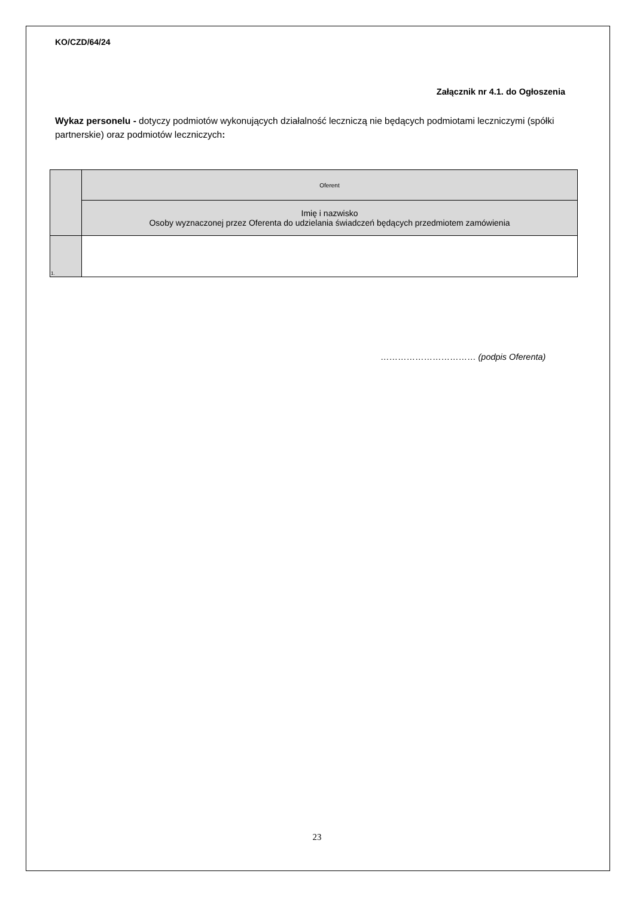KO/CZD/64/24
Załącznik nr 4.1. do Ogłoszenia
Wykaz personelu - dotyczy podmiotów wykonujących działalność leczniczą nie będących podmiotami leczniczymi (spółki partnerskie) oraz podmiotów leczniczych:
| | Oferent |
| --- | --- |
| | Imię i nazwisko Osoby wyznaczonej przez Oferenta do udzielania świadczeń będących przedmiotem zamówienia |
| 1. | |
…………………………… (podpis Oferenta)
23